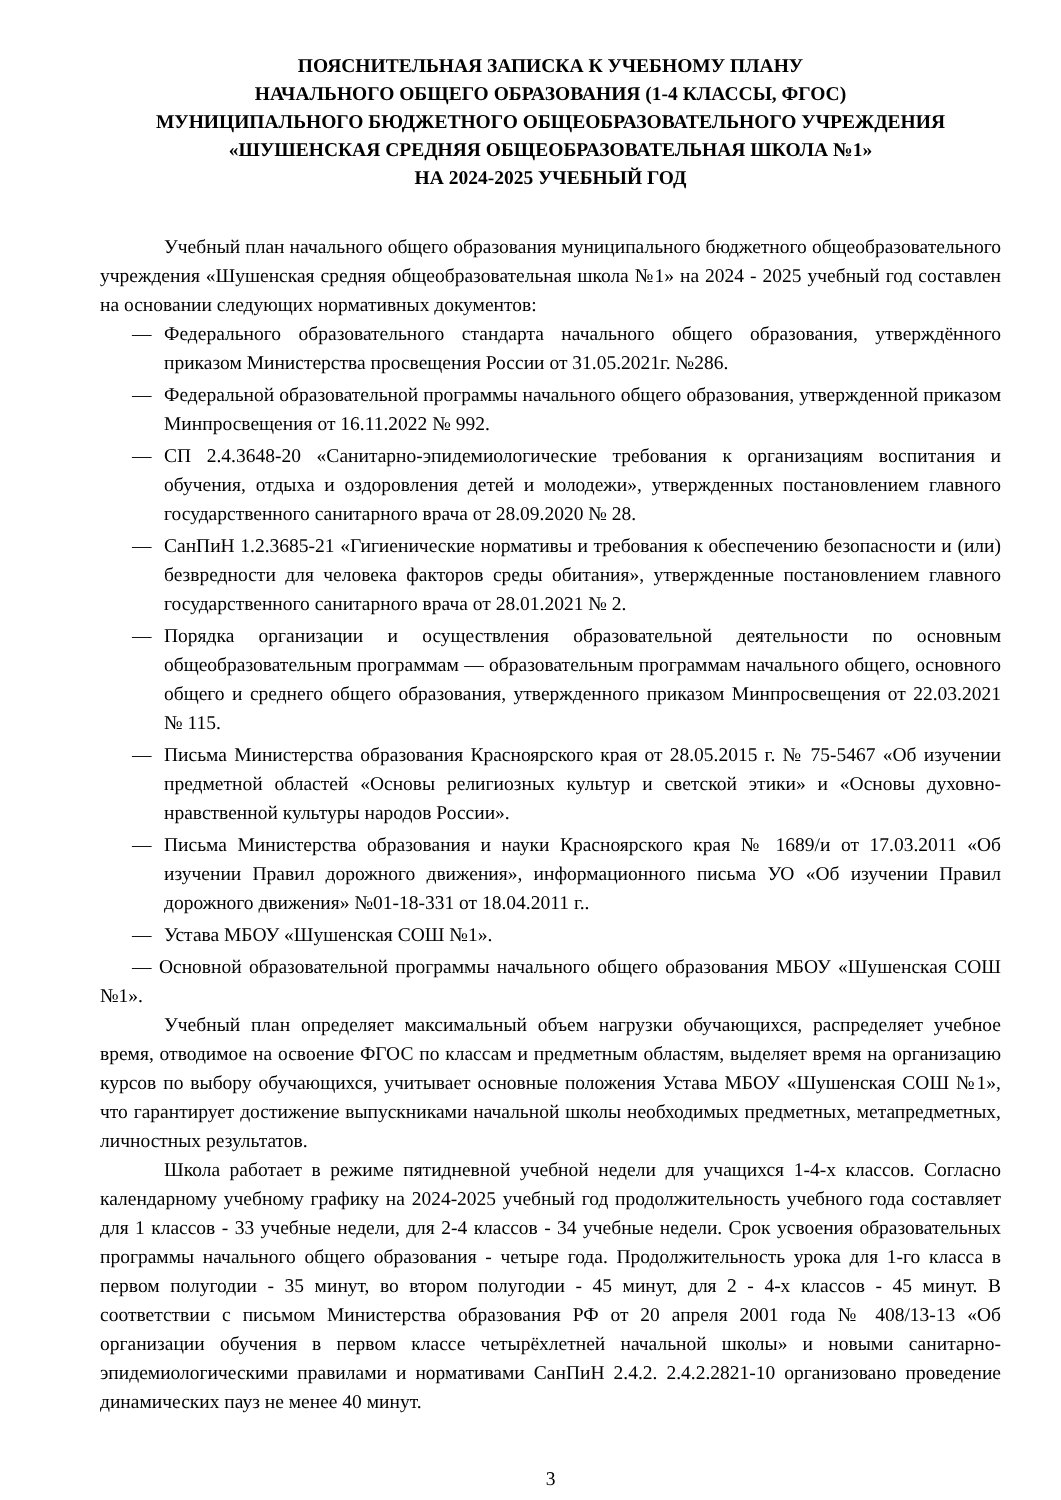ПОЯСНИТЕЛЬНАЯ ЗАПИСКА К УЧЕБНОМУ ПЛАНУ
НАЧАЛЬНОГО ОБЩЕГО ОБРАЗОВАНИЯ (1-4 КЛАССЫ, ФГОС)
МУНИЦИПАЛЬНОГО БЮДЖЕТНОГО ОБЩЕОБРАЗОВАТЕЛЬНОГО УЧРЕЖДЕНИЯ
«ШУШЕНСКАЯ СРЕДНЯЯ ОБЩЕОБРАЗОВАТЕЛЬНАЯ ШКОЛА №1»
НА 2024-2025 УЧЕБНЫЙ ГОД
Учебный план начального общего образования муниципального бюджетного общеобразовательного учреждения «Шушенская средняя общеобразовательная школа №1» на 2024 - 2025 учебный год составлен на основании следующих нормативных документов:
— Федерального образовательного стандарта начального общего образования, утверждённого приказом Министерства просвещения России от 31.05.2021г. №286.
— Федеральной образовательной программы начального общего образования, утвержденной приказом Минпросвещения от 16.11.2022 № 992.
— СП 2.4.3648-20 «Санитарно-эпидемиологические требования к организациям воспитания и обучения, отдыха и оздоровления детей и молодежи», утвержденных постановлением главного государственного санитарного врача от 28.09.2020 № 28.
— СанПиН 1.2.3685-21 «Гигиенические нормативы и требования к обеспечению безопасности и (или) безвредности для человека факторов среды обитания», утвержденные постановлением главного государственного санитарного врача от 28.01.2021 № 2.
— Порядка организации и осуществления образовательной деятельности по основным общеобразовательным программам — образовательным программам начального общего, основного общего и среднего общего образования, утвержденного приказом Минпросвещения от 22.03.2021 № 115.
— Письма Министерства образования Красноярского края от 28.05.2015 г. № 75-5467 «Об изучении предметной областей «Основы религиозных культур и светской этики» и «Основы духовно-нравственной культуры народов России».
— Письма Министерства образования и науки Красноярского края № 1689/и от 17.03.2011 «Об изучении Правил дорожного движения», информационного письма УО «Об изучении Правил дорожного движения» №01-18-331 от 18.04.2011 г..
— Устава МБОУ «Шушенская СОШ №1».
— Основной образовательной программы начального общего образования МБОУ «Шушенская СОШ №1».
Учебный план определяет максимальный объем нагрузки обучающихся, распределяет учебное время, отводимое на освоение ФГОС по классам и предметным областям, выделяет время на организацию курсов по выбору обучающихся, учитывает основные положения Устава МБОУ «Шушенская СОШ №1», что гарантирует достижение выпускниками начальной школы необходимых предметных, метапредметных, личностных результатов.
Школа работает в режиме пятидневной учебной недели для учащихся 1-4-х классов. Согласно календарному учебному графику на 2024-2025 учебный год продолжительность учебного года составляет для 1 классов - 33 учебные недели, для 2-4 классов - 34 учебные недели. Срок усвоения образовательных программы начального общего образования - четыре года. Продолжительность урока для 1-го класса в первом полугодии - 35 минут, во втором полугодии - 45 минут, для 2 - 4-х классов - 45 минут. В соответствии с письмом Министерства образования РФ от 20 апреля 2001 года № 408/13-13 «Об организации обучения в первом классе четырёхлетней начальной школы» и новыми санитарно-эпидемиологическими правилами и нормативами СанПиН 2.4.2. 2.4.2.2821-10 организовано проведение динамических пауз не менее 40 минут.
3